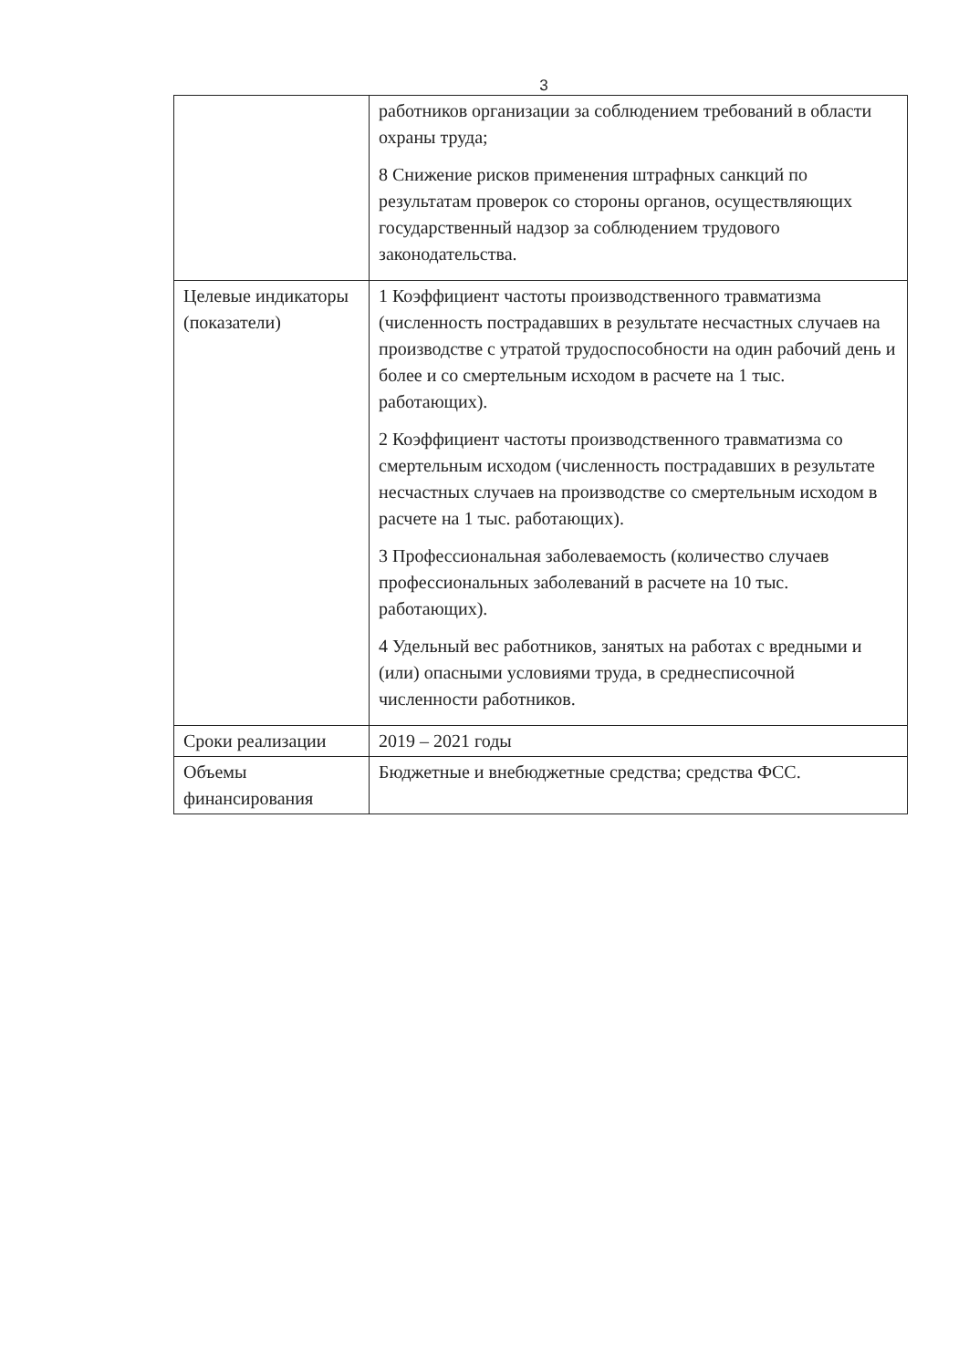3
| | работников организации за соблюдением требований в области охраны труда; 8 Снижение рисков применения штрафных санкций по результатам проверок со стороны органов, осуществляющих государственный надзор за соблюдением трудового законодательства. |
| Целевые индикаторы (показатели) | 1 Коэффициент частоты производственного травматизма (численность пострадавших в результате несчастных случаев на производстве с утратой трудоспособности на один рабочий день и более и со смертельным исходом в расчете на 1 тыс. работающих). 2 Коэффициент частоты производственного травматизма со смертельным исходом (численность пострадавших в результате несчастных случаев на производстве со смертельным исходом в расчете на 1 тыс. работающих). 3 Профессиональная заболеваемость (количество случаев профессиональных заболеваний в расчете на 10 тыс. работающих). 4 Удельный вес работников, занятых на работах с вредными и (или) опасными условиями труда, в среднесписочной численности работников. |
| Сроки реализации | 2019 – 2021 годы |
| Объемы финансирования | Бюджетные и внебюджетные средства; средства ФСС. |